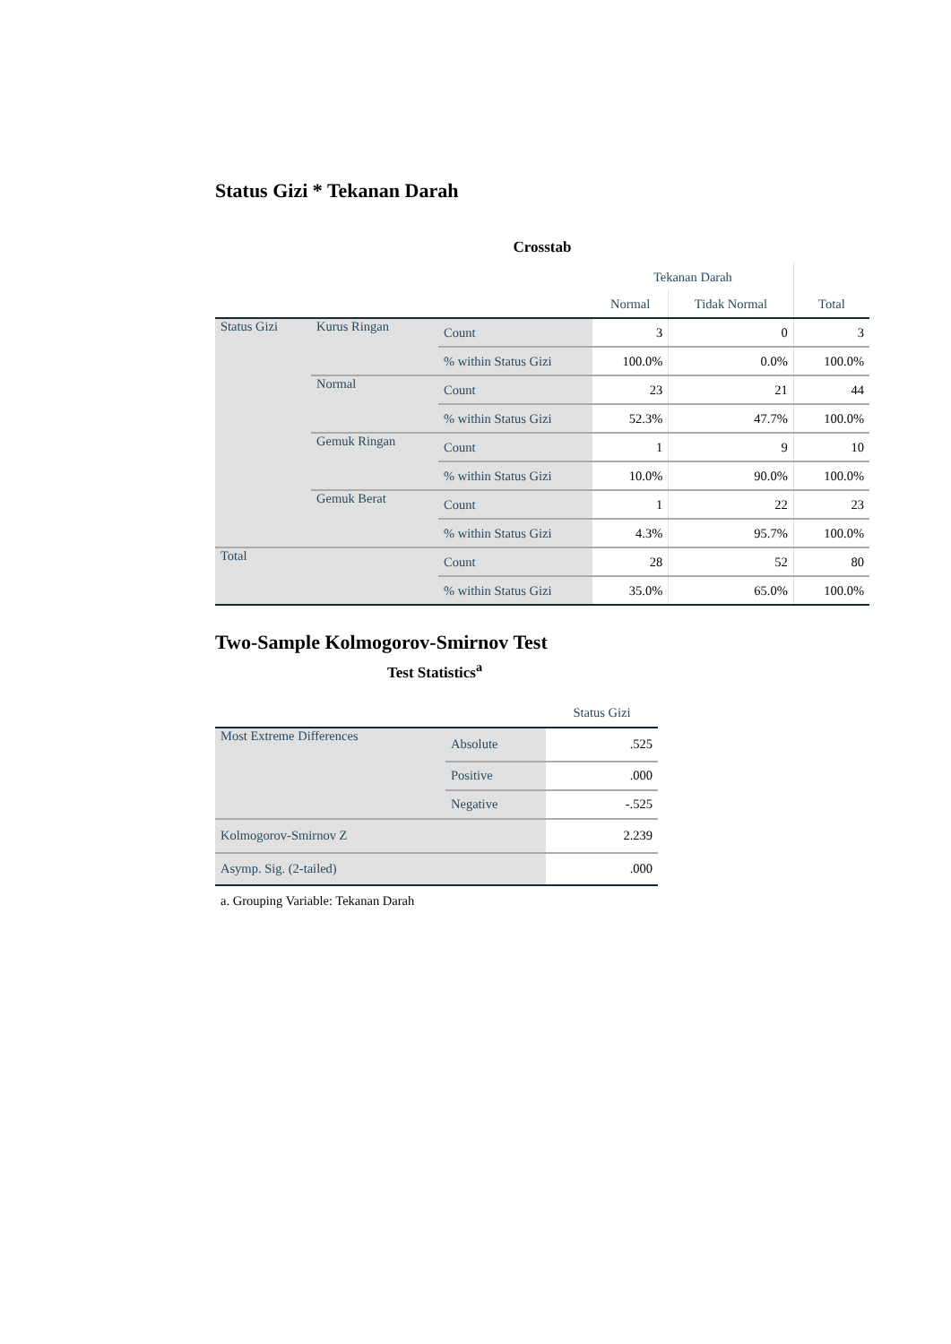Status Gizi * Tekanan Darah
Crosstab
| | | | Tekanan Darah | | |
| --- | --- | --- | --- | --- | --- |
| | | | Normal | Tidak Normal | Total |
| Status Gizi | Kurus Ringan | Count | 3 | 0 | 3 |
| | | % within Status Gizi | 100.0% | 0.0% | 100.0% |
| | Normal | Count | 23 | 21 | 44 |
| | | % within Status Gizi | 52.3% | 47.7% | 100.0% |
| | Gemuk Ringan | Count | 1 | 9 | 10 |
| | | % within Status Gizi | 10.0% | 90.0% | 100.0% |
| | Gemuk Berat | Count | 1 | 22 | 23 |
| | | % within Status Gizi | 4.3% | 95.7% | 100.0% |
| Total | | Count | 28 | 52 | 80 |
| | | % within Status Gizi | 35.0% | 65.0% | 100.0% |
Two-Sample Kolmogorov-Smirnov Test
Test Statistics<sup>a</sup>
| | | Status Gizi |
| --- | --- | --- |
| Most Extreme Differences | Absolute | .525 |
| | Positive | .000 |
| | Negative | -.525 |
| Kolmogorov-Smirnov Z | | 2.239 |
| Asymp. Sig. (2-tailed) | | .000 |
a. Grouping Variable: Tekanan Darah